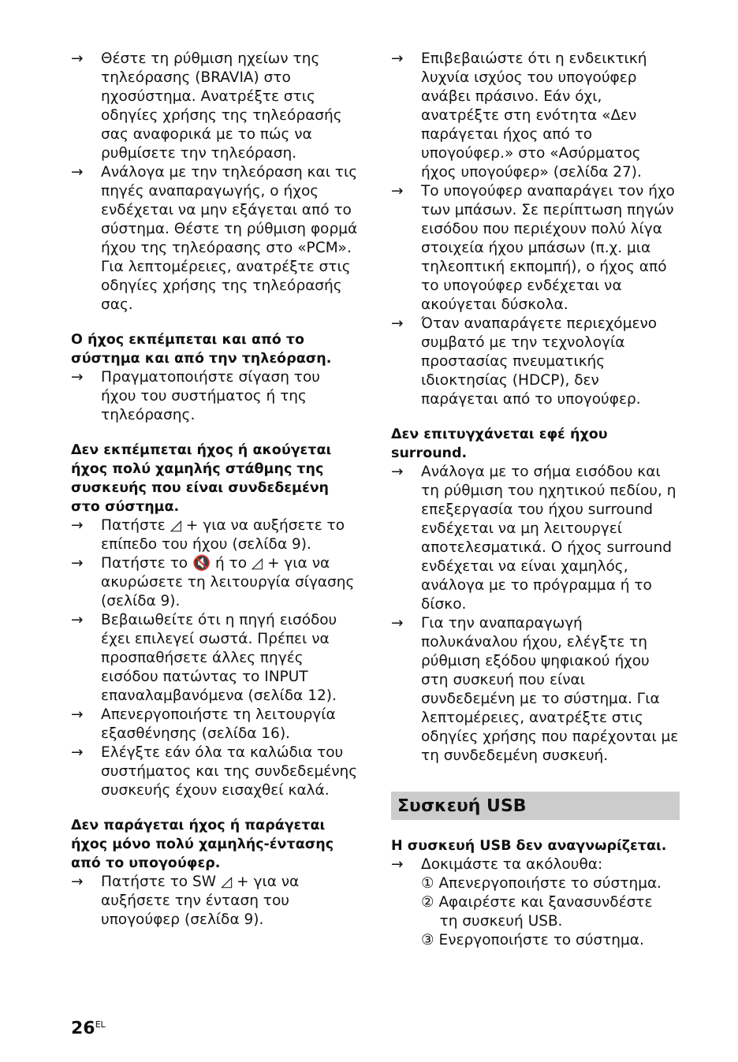→ Θέστε τη ρύθμιση ηχείων της τηλεόρασης (BRAVIA) στο ηχοσύστημα. Ανατρέξτε στις οδηγίες χρήσης της τηλεόρασής σας αναφορικά με το πώς να ρυθμίσετε την τηλεόραση.
→ Ανάλογα με την τηλεόραση και τις πηγές αναπαραγωγής, ο ήχος ενδέχεται να μην εξάγεται από το σύστημα. Θέστε τη ρύθμιση φορμά ήχου της τηλεόρασης στο «PCM». Για λεπτομέρειες, ανατρέξτε στις οδηγίες χρήσης της τηλεόρασής σας.
Ο ήχος εκπέμπεται και από το σύστημα και από την τηλεόραση.
→ Πραγματοποιήστε σίγαση του ήχου του συστήματος ή της τηλεόρασης.
Δεν εκπέμπεται ήχος ή ακούγεται ήχος πολύ χαμηλής στάθμης της συσκευής που είναι συνδεδεμένη στο σύστημα.
→ Πατήστε ◿ + για να αυξήσετε το επίπεδο του ήχου (σελίδα 9).
→ Πατήστε το 🔇 ή το ◿ + για να ακυρώσετε τη λειτουργία σίγασης (σελίδα 9).
→ Βεβαιωθείτε ότι η πηγή εισόδου έχει επιλεγεί σωστά. Πρέπει να προσπαθήσετε άλλες πηγές εισόδου πατώντας το INPUT επαναλαμβανόμενα (σελίδα 12).
→ Απενεργοποιήστε τη λειτουργία εξασθένησης (σελίδα 16).
→ Ελέγξτε εάν όλα τα καλώδια του συστήματος και της συνδεδεμένης συσκευής έχουν εισαχθεί καλά.
Δεν παράγεται ήχος ή παράγεται ήχος μόνο πολύ χαμηλής-έντασης από το υπογούφερ.
→ Πατήστε το SW ◿ + για να αυξήσετε την ένταση του υπογούφερ (σελίδα 9).
→ Επιβεβαιώστε ότι η ενδεικτική λυχνία ισχύος του υπογούφερ ανάβει πράσινο. Εάν όχι, ανατρέξτε στη ενότητα «Δεν παράγεται ήχος από το υπογούφερ.» στο «Ασύρματος ήχος υπογούφερ» (σελίδα 27).
→ Το υπογούφερ αναπαράγει τον ήχο των μπάσων. Σε περίπτωση πηγών εισόδου που περιέχουν πολύ λίγα στοιχεία ήχου μπάσων (π.χ. μια τηλεοπτική εκπομπή), ο ήχος από το υπογούφερ ενδέχεται να ακούγεται δύσκολα.
→ Όταν αναπαράγετε περιεχόμενο συμβατό με την τεχνολογία προστασίας πνευματικής ιδιοκτησίας (HDCP), δεν παράγεται από το υπογούφερ.
Δεν επιτυγχάνεται εφέ ήχου surround.
→ Ανάλογα με το σήμα εισόδου και τη ρύθμιση του ηχητικού πεδίου, η επεξεργασία του ήχου surround ενδέχεται να μη λειτουργεί αποτελεσματικά. Ο ήχος surround ενδέχεται να είναι χαμηλός, ανάλογα με το πρόγραμμα ή το δίσκο.
→ Για την αναπαραγωγή πολυκάναλου ήχου, ελέγξτε τη ρύθμιση εξόδου ψηφιακού ήχου στη συσκευή που είναι συνδεδεμένη με το σύστημα. Για λεπτομέρειες, ανατρέξτε στις οδηγίες χρήσης που παρέχονται με τη συνδεδεμένη συσκευή.
Συσκευή USB
Η συσκευή USB δεν αναγνωρίζεται.
→ Δοκιμάστε τα ακόλουθα:
① Απενεργοποιήστε το σύστημα.
② Αφαιρέστε και ξανασυνδέστε
τη συσκευή USB.
③ Ενεργοποιήστε το σύστημα.
26<sup>EL</sup>